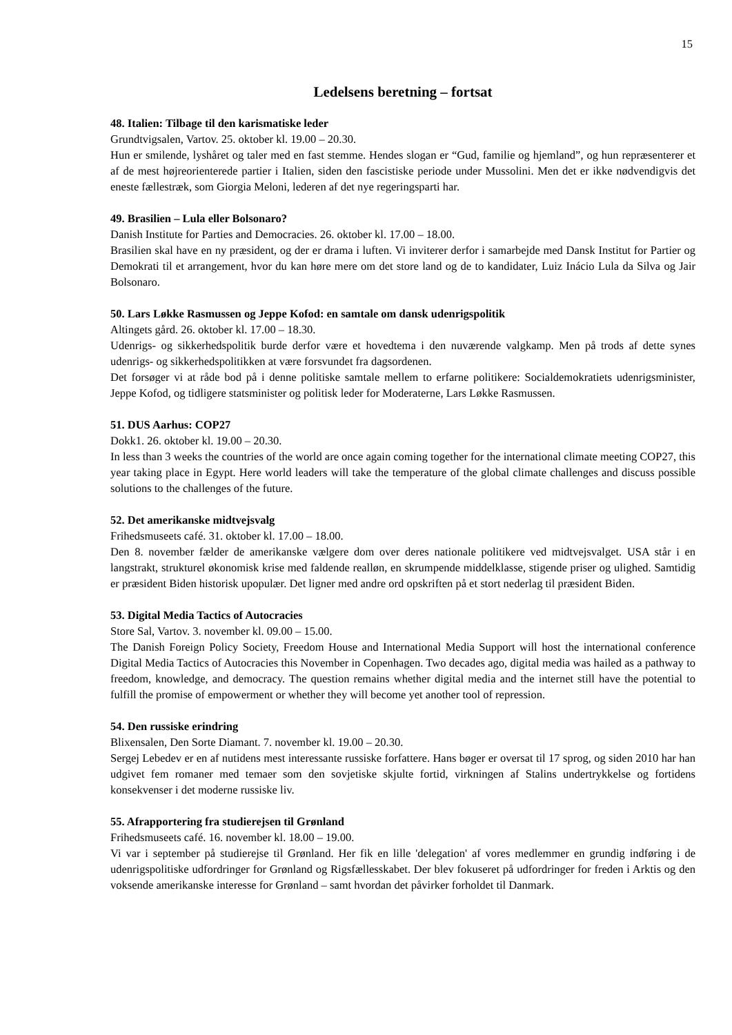15
Ledelsens beretning – fortsat
48. Italien: Tilbage til den karismatiske leder
Grundtvigsalen, Vartov. 25. oktober kl. 19.00 – 20.30.
Hun er smilende, lyshåret og taler med en fast stemme. Hendes slogan er “Gud, familie og hjemland”, og hun repræsenterer et af de mest højreorienterede partier i Italien, siden den fascistiske periode under Mussolini. Men det er ikke nødvendigvis det eneste fællestræk, som Giorgia Meloni, lederen af det nye regeringsparti har.
49. Brasilien – Lula eller Bolsonaro?
Danish Institute for Parties and Democracies. 26. oktober kl. 17.00 – 18.00.
Brasilien skal have en ny præsident, og der er drama i luften. Vi inviterer derfor i samarbejde med Dansk Institut for Partier og Demokrati til et arrangement, hvor du kan høre mere om det store land og de to kandidater, Luiz Inácio Lula da Silva og Jair Bolsonaro.
50. Lars Løkke Rasmussen og Jeppe Kofod: en samtale om dansk udenrigspolitik
Altingets gård. 26. oktober kl. 17.00 – 18.30.
Udenrigs- og sikkerhedspolitik burde derfor være et hovedtema i den nuværende valgkamp. Men på trods af dette synes udenrigs- og sikkerhedspolitikken at være forsvundet fra dagsordenen.
Det forsøger vi at råde bod på i denne politiske samtale mellem to erfarne politikere: Socialdemokratiets udenrigsminister, Jeppe Kofod, og tidligere statsminister og politisk leder for Moderaterne, Lars Løkke Rasmussen.
51. DUS Aarhus: COP27
Dokk1. 26. oktober kl. 19.00 – 20.30.
In less than 3 weeks the countries of the world are once again coming together for the international climate meeting COP27, this year taking place in Egypt. Here world leaders will take the temperature of the global climate challenges and discuss possible solutions to the challenges of the future.
52. Det amerikanske midtvejsvalg
Frihedsmuseets café. 31. oktober kl. 17.00 – 18.00.
Den 8. november fælder de amerikanske vælgere dom over deres nationale politikere ved midtvejsvalget. USA står i en langstrakt, strukturel økonomisk krise med faldende realløn, en skrumpende middelklasse, stigende priser og ulighed. Samtidig er præsident Biden historisk upopulær. Det ligner med andre ord opskriften på et stort nederlag til præsident Biden.
53. Digital Media Tactics of Autocracies
Store Sal, Vartov. 3. november kl. 09.00 – 15.00.
The Danish Foreign Policy Society, Freedom House and International Media Support will host the international conference Digital Media Tactics of Autocracies this November in Copenhagen. Two decades ago, digital media was hailed as a pathway to freedom, knowledge, and democracy. The question remains whether digital media and the internet still have the potential to fulfill the promise of empowerment or whether they will become yet another tool of repression.
54. Den russiske erindring
Blixensalen, Den Sorte Diamant. 7. november kl. 19.00 – 20.30.
Sergej Lebedev er en af nutidens mest interessante russiske forfattere. Hans bøger er oversat til 17 sprog, og siden 2010 har han udgivet fem romaner med temaer som den sovjetiske skjulte fortid, virkningen af Stalins undertrykkelse og fortidens konsekvenser i det moderne russiske liv.
55. Afrapportering fra studierejsen til Grønland
Frihedsmuseets café. 16. november kl. 18.00 – 19.00.
Vi var i september på studierejse til Grønland. Her fik en lille 'delegation' af vores medlemmer en grundig indføring i de udenrigspolitiske udfordringer for Grønland og Rigsfællesskabet. Der blev fokuseret på udfordringer for freden i Arktis og den voksende amerikanske interesse for Grønland – samt hvordan det påvirker forholdet til Danmark.